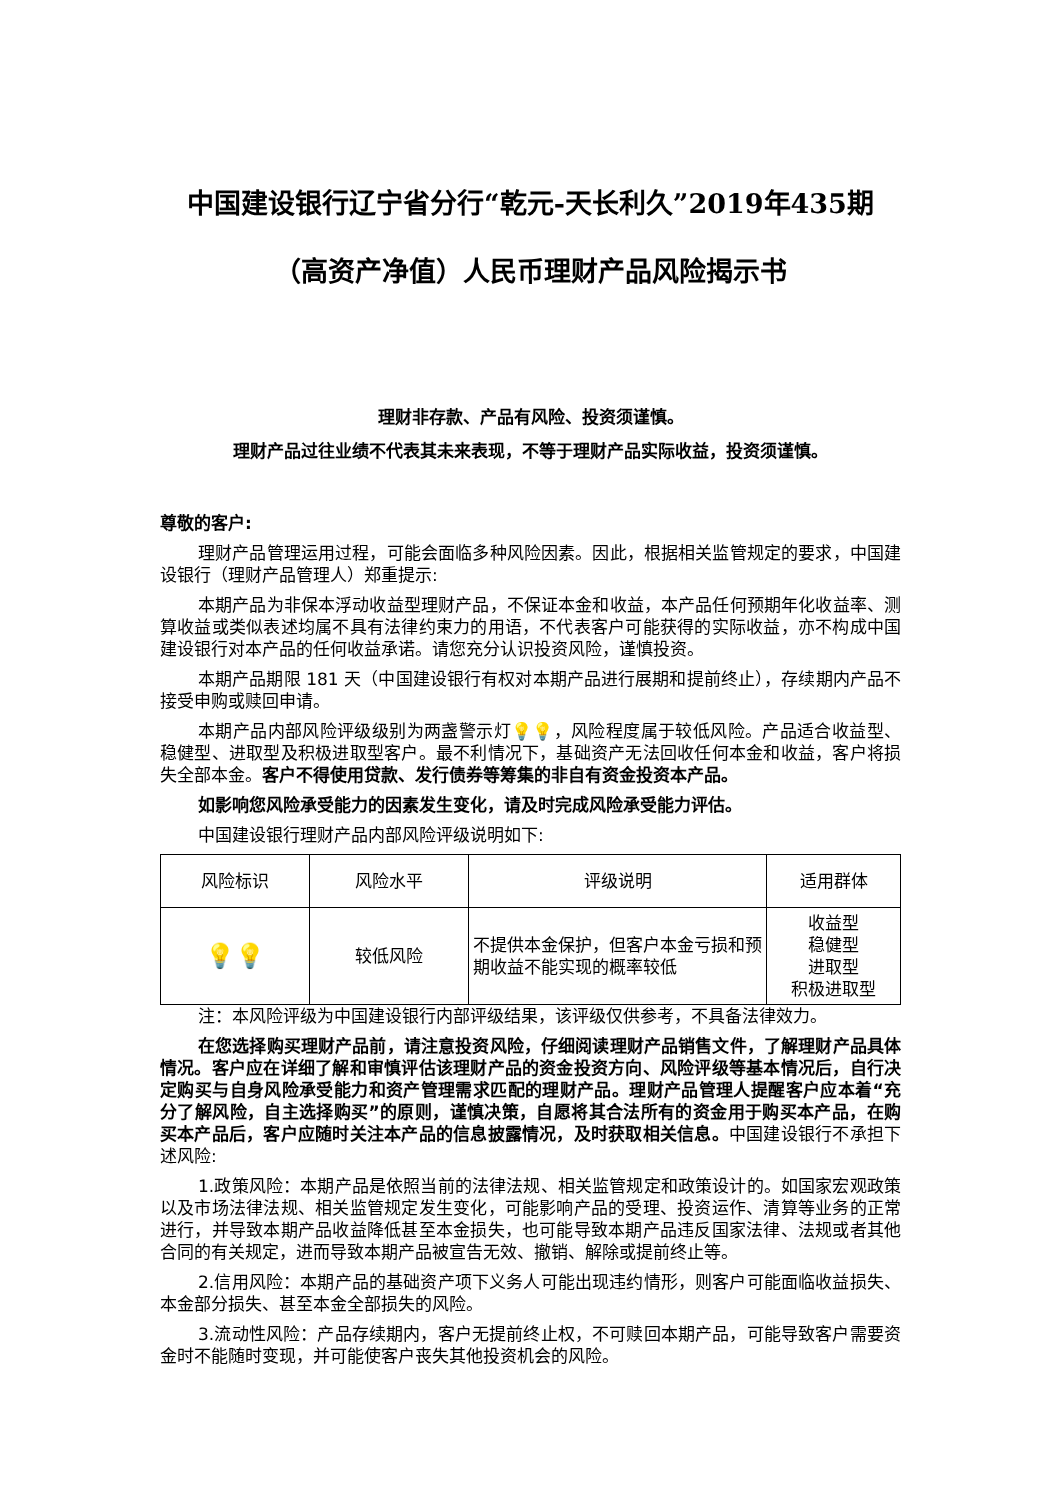中国建设银行辽宁省分行“乾元-天长利久”2019年435期
（高资产净值）人民币理财产品风险揭示书
理财非存款、产品有风险、投资须谨慎。
理财产品过往业绩不代表其未来表现，不等于理财产品实际收益，投资须谨慎。
尊敬的客户:
理财产品管理运用过程，可能会面临多种风险因素。因此，根据相关监管规定的要求，中国建设银行（理财产品管理人）郑重提示:
本期产品为非保本浮动收益型理财产品，不保证本金和收益，本产品任何预期年化收益率、测算收益或类似表述均属不具有法律约束力的用语，不代表客户可能获得的实际收益，亦不构成中国建设银行对本产品的任何收益承诺。请您充分认识投资风险，谨慎投资。
本期产品期限 181 天（中国建设银行有权对本期产品进行展期和提前终止），存续期内产品不接受申购或赎回申请。
本期产品内部风险评级级别为两盏警示灯💡💡，风险程度属于较低风险。产品适合收益型、稳健型、进取型及积极进取型客户。最不利情况下，基础资产无法回收任何本金和收益，客户将损失全部本金。客户不得使用贷款、发行债券等筹集的非自有资金投资本产品。
如影响您风险承受能力的因素发生变化，请及时完成风险承受能力评估。
中国建设银行理财产品内部风险评级说明如下:
| 风险标识 | 风险水平 | 评级说明 | 适用群体 |
| 💡💡 | 较低风险 | 不提供本金保护，但客户本金亏损和预期收益不能实现的概率较低 | 收益型 稳健型 进取型 积极进取型 |
注：本风险评级为中国建设银行内部评级结果，该评级仅供参考，不具备法律效力。
在您选择购买理财产品前，请注意投资风险，仔细阅读理财产品销售文件，了解理财产品具体情况。客户应在详细了解和审慎评估该理财产品的资金投资方向、风险评级等基本情况后，自行决定购买与自身风险承受能力和资产管理需求匹配的理财产品。理财产品管理人提醒客户应本着“充分了解风险，自主选择购买”的原则，谨慎决策，自愿将其合法所有的资金用于购买本产品，在购买本产品后，客户应随时关注本产品的信息披露情况，及时获取相关信息。中国建设银行不承担下述风险:
1.政策风险：本期产品是依照当前的法律法规、相关监管规定和政策设计的。如国家宏观政策以及市场法律法规、相关监管规定发生变化，可能影响产品的受理、投资运作、清算等业务的正常进行，并导致本期产品收益降低甚至本金损失，也可能导致本期产品违反国家法律、法规或者其他合同的有关规定，进而导致本期产品被宣告无效、撤销、解除或提前终止等。
2.信用风险：本期产品的基础资产项下义务人可能出现违约情形，则客户可能面临收益损失、本金部分损失、甚至本金全部损失的风险。
3.流动性风险：产品存续期内，客户无提前终止权，不可赎回本期产品，可能导致客户需要资金时不能随时变现，并可能使客户丧失其他投资机会的风险。